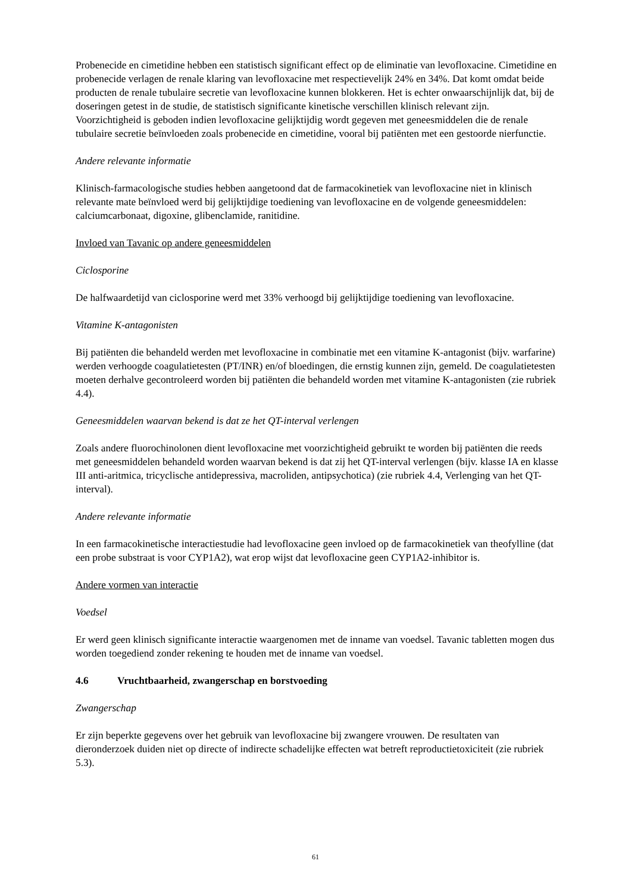Probenecide en cimetidine hebben een statistisch significant effect op de eliminatie van levofloxacine. Cimetidine en probenecide verlagen de renale klaring van levofloxacine met respectievelijk 24% en 34%. Dat komt omdat beide producten de renale tubulaire secretie van levofloxacine kunnen blokkeren. Het is echter onwaarschijnlijk dat, bij de doseringen getest in de studie, de statistisch significante kinetische verschillen klinisch relevant zijn.
Voorzichtigheid is geboden indien levofloxacine gelijktijdig wordt gegeven met geneesmiddelen die de renale tubulaire secretie beïnvloeden zoals probenecide en cimetidine, vooral bij patiënten met een gestoorde nierfunctie.
Andere relevante informatie
Klinisch-farmacologische studies hebben aangetoond dat de farmacokinetiek van levofloxacine niet in klinisch relevante mate beïnvloed werd bij gelijktijdige toediening van levofloxacine en de volgende geneesmiddelen: calciumcarbonaat, digoxine, glibenclamide, ranitidine.
Invloed van Tavanic op andere geneesmiddelen
Ciclosporine
De halfwaardetijd van ciclosporine werd met 33% verhoogd bij gelijktijdige toediening van levofloxacine.
Vitamine K-antagonisten
Bij patiënten die behandeld werden met levofloxacine in combinatie met een vitamine K-antagonist (bijv. warfarine) werden verhoogde coagulatietesten (PT/INR) en/of bloedingen, die ernstig kunnen zijn, gemeld. De coagulatietesten moeten derhalve gecontroleerd worden bij patiënten die behandeld worden met vitamine K-antagonisten (zie rubriek 4.4).
Geneesmiddelen waarvan bekend is dat ze het QT-interval verlengen
Zoals andere fluorochinolonen dient levofloxacine met voorzichtigheid gebruikt te worden bij patiënten die reeds met geneesmiddelen behandeld worden waarvan bekend is dat zij het QT-interval verlengen (bijv. klasse IA en klasse III anti-aritmica, tricyclische antidepressiva, macroliden, antipsychotica) (zie rubriek 4.4, Verlenging van het QT-interval).
Andere relevante informatie
In een farmacokinetische interactiestudie had levofloxacine geen invloed op de farmacokinetiek van theofylline (dat een probe substraat is voor CYP1A2), wat erop wijst dat levofloxacine geen CYP1A2-inhibitor is.
Andere vormen van interactie
Voedsel
Er werd geen klinisch significante interactie waargenomen met de inname van voedsel. Tavanic tabletten mogen dus worden toegediend zonder rekening te houden met de inname van voedsel.
4.6 Vruchtbaarheid, zwangerschap en borstvoeding
Zwangerschap
Er zijn beperkte gegevens over het gebruik van levofloxacine bij zwangere vrouwen. De resultaten van dieronderzoek duiden niet op directe of indirecte schadelijke effecten wat betreft reproductietoxiciteit (zie rubriek 5.3).
61